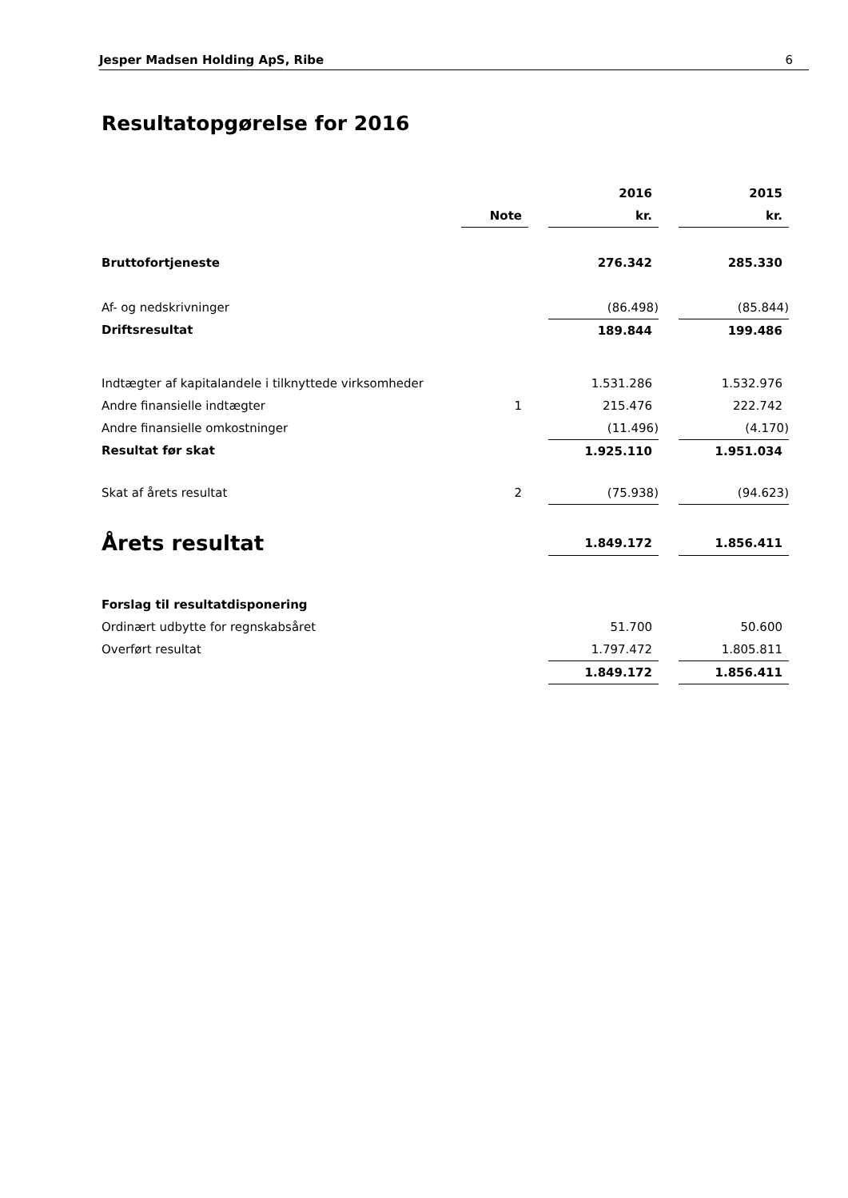Jesper Madsen Holding ApS, Ribe 6
Resultatopgørelse for 2016
| | | | 2016 | | 2015 |
| | Note | | kr. | | kr. |
| Bruttofortjeneste | | | 276.342 | | 285.330 |
| Af- og nedskrivninger | | | (86.498) | | (85.844) |
| Driftsresultat | | | 189.844 | | 199.486 |
| Indtægter af kapitalandele i tilknyttede virksomheder | | | 1.531.286 | | 1.532.976 |
| Andre finansielle indtægter | 1 | | 215.476 | | 222.742 |
| Andre finansielle omkostninger | | | (11.496) | | (4.170) |
| Resultat før skat | | | 1.925.110 | | 1.951.034 |
| Skat af årets resultat | 2 | | (75.938) | | (94.623) |
| Årets resultat | | | 1.849.172 | | 1.856.411 |
| Forslag til resultatdisponering | | | | | |
| Ordinært udbytte for regnskabsåret | | | 51.700 | | 50.600 |
| Overført resultat | | | 1.797.472 | | 1.805.811 |
| | | | 1.849.172 | | 1.856.411 |